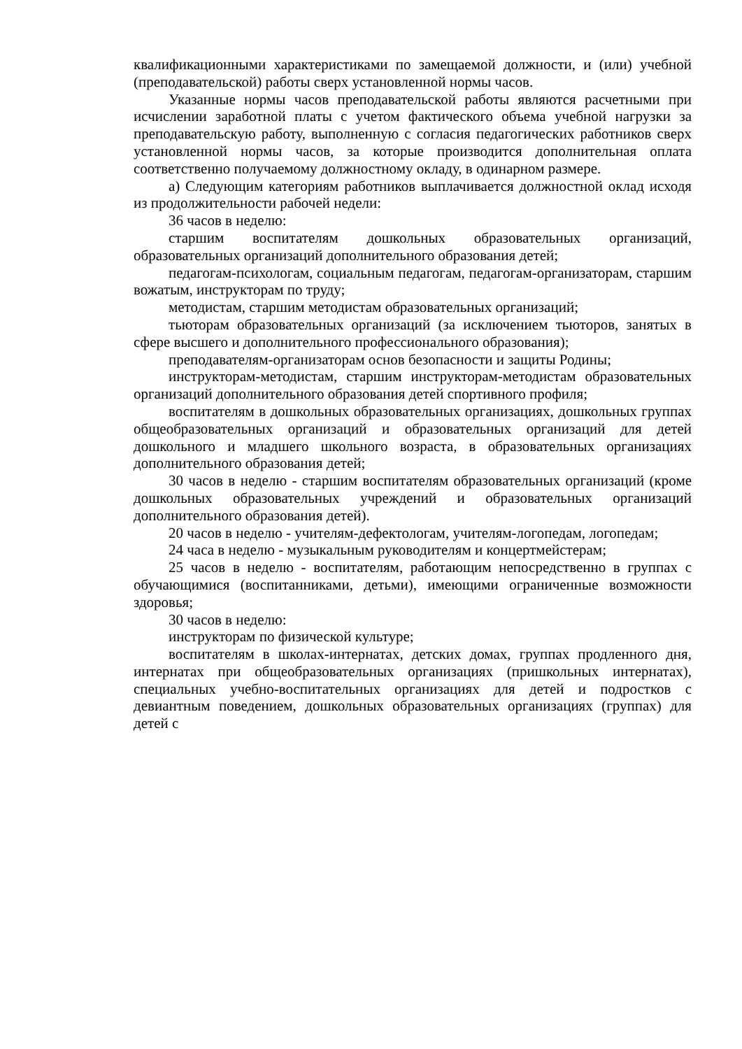квалификационными характеристиками по замещаемой должности, и (или) учебной (преподавательской) работы сверх установленной нормы часов.
Указанные нормы часов преподавательской работы являются расчетными при исчислении заработной платы с учетом фактического объема учебной нагрузки за преподавательскую работу, выполненную с согласия педагогических работников сверх установленной нормы часов, за которые производится дополнительная оплата соответственно получаемому должностному окладу, в одинарном размере.
а) Следующим категориям работников выплачивается должностной оклад исходя из продолжительности рабочей недели:
36 часов в неделю:
старшим воспитателям дошкольных образовательных организаций, образовательных организаций дополнительного образования детей;
педагогам-психологам, социальным педагогам, педагогам-организаторам, старшим вожатым, инструкторам по труду;
методистам, старшим методистам образовательных организаций;
тьюторам образовательных организаций (за исключением тьюторов, занятых в сфере высшего и дополнительного профессионального образования);
преподавателям-организаторам основ безопасности и защиты Родины;
инструкторам-методистам, старшим инструкторам-методистам образовательных организаций дополнительного образования детей спортивного профиля;
воспитателям в дошкольных образовательных организациях, дошкольных группах общеобразовательных организаций и образовательных организаций для детей дошкольного и младшего школьного возраста, в образовательных организациях дополнительного образования детей;
30 часов в неделю - старшим воспитателям образовательных организаций (кроме дошкольных образовательных учреждений и образовательных организаций дополнительного образования детей).
20 часов в неделю - учителям-дефектологам, учителям-логопедам, логопедам;
24 часа в неделю - музыкальным руководителям и концертмейстерам;
25 часов в неделю - воспитателям, работающим непосредственно в группах с обучающимися (воспитанниками, детьми), имеющими ограниченные возможности здоровья;
30 часов в неделю:
инструкторам по физической культуре;
воспитателям в школах-интернатах, детских домах, группах продленного дня, интернатах при общеобразовательных организациях (пришкольных интернатах), специальных учебно-воспитательных организациях для детей и подростков с девиантным поведением, дошкольных образовательных организациях (группах) для детей с